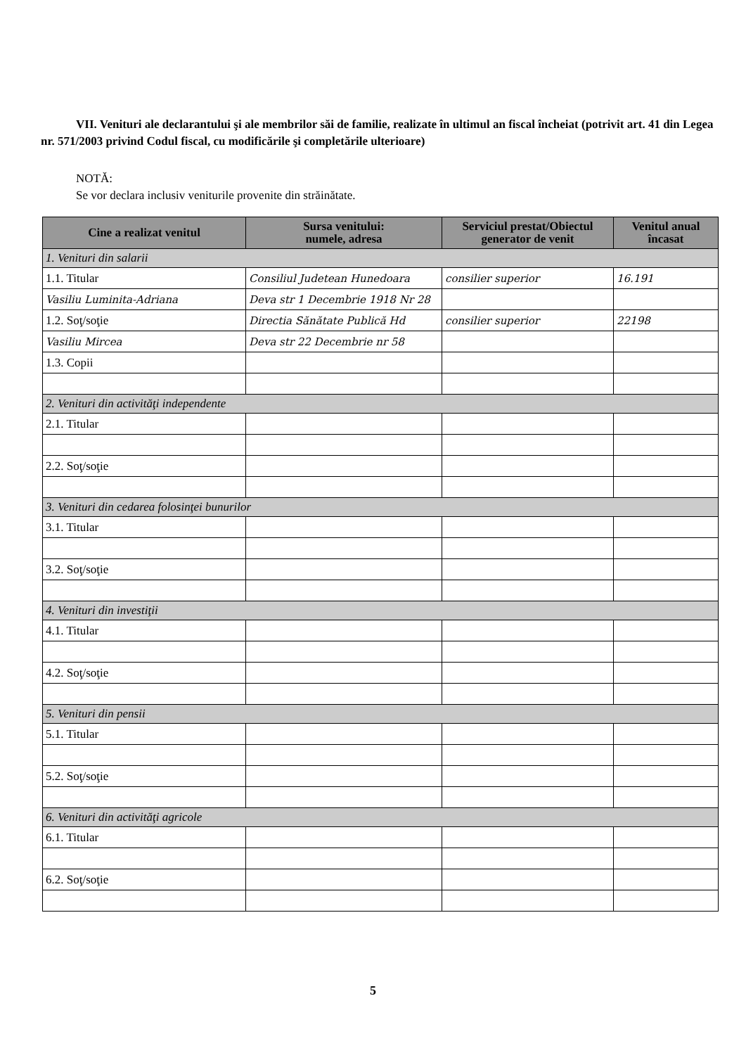VII. Venituri ale declarantului şi ale membrilor săi de familie, realizate în ultimul an fiscal încheiat (potrivit art. 41 din Legea nr. 571/2003 privind Codul fiscal, cu modificările şi completările ulterioare)
NOTĂ:
Se vor declara inclusiv veniturile provenite din străinătate.
| Cine a realizat venitul | Sursa venitului: numele, adresa | Serviciul prestat/Obiectul generator de venit | Venitul anual încasat |
| --- | --- | --- | --- |
| 1. Venituri din salarii | | | |
| 1.1. Titular | Consiliul Judetean Hunedoara | consilier superior | 16.191 |
| Vasiliu Luminita-Adriana | Deva str 1 Decembrie 1918 Nr 28 | | |
| 1.2. Soţ/soţie | Directia Sănătate Publică Hd | consilier superior | 22198 |
| Vasiliu Mircea | Deva str 22 Decembrie nr 58 | | |
| 1.3. Copii | | | |
| 2. Venituri din activităţi independente | | | |
| 2.1. Titular | | | |
| 2.2. Soţ/soţie | | | |
| 3. Venituri din cedarea folosinţei bunurilor | | | |
| 3.1. Titular | | | |
| 3.2. Soţ/soţie | | | |
| 4. Venituri din investiţii | | | |
| 4.1. Titular | | | |
| 4.2. Soţ/soţie | | | |
| 5. Venituri din pensii | | | |
| 5.1. Titular | | | |
| 5.2. Soţ/soţie | | | |
| 6. Venituri din activităţi agricole | | | |
| 6.1. Titular | | | |
| 6.2. Soţ/soţie | | | |
5